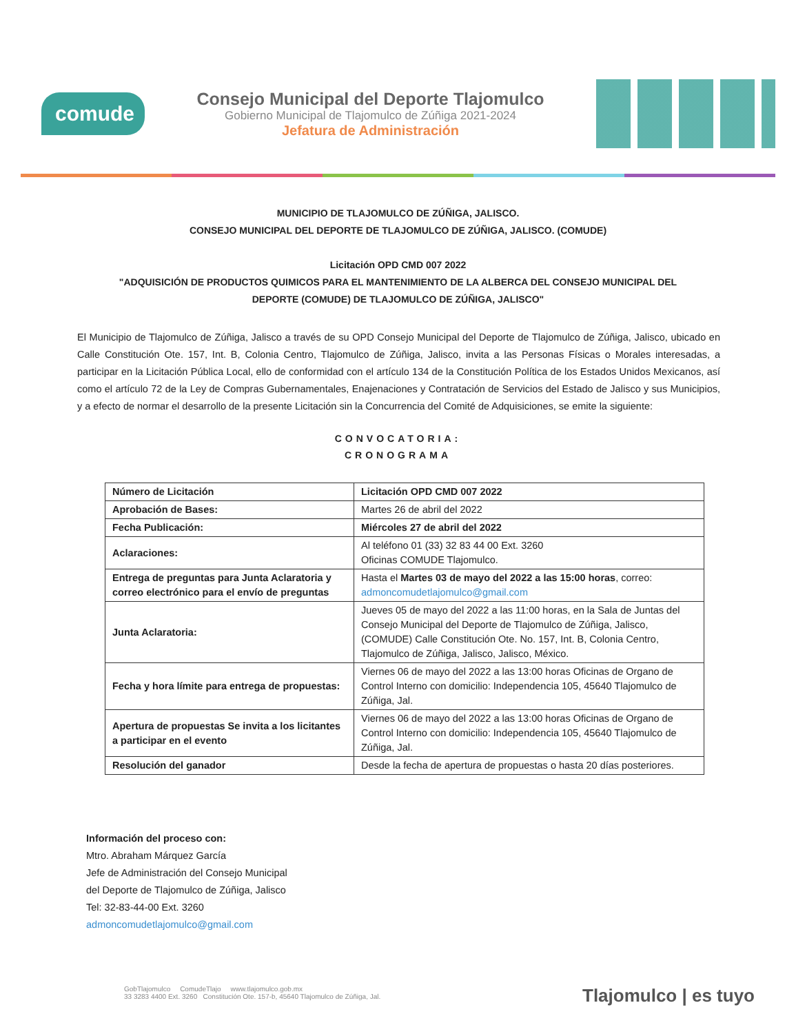comude
Consejo Municipal del Deporte Tlajomulco
Gobierno Municipal de Tlajomulco de Zúñiga 2021-2024
Jefatura de Administración
MUNICIPIO DE TLAJOMULCO DE ZÚÑIGA, JALISCO.
CONSEJO MUNICIPAL DEL DEPORTE DE TLAJOMULCO DE ZÚÑIGA, JALISCO. (COMUDE)
Licitación OPD CMD 007 2022
"ADQUISICIÓN DE PRODUCTOS QUIMICOS PARA EL MANTENIMIENTO DE LA ALBERCA DEL CONSEJO MUNICIPAL DEL
DEPORTE (COMUDE) DE TLAJOMULCO DE ZÚÑIGA, JALISCO"
El Municipio de Tlajomulco de Zúñiga, Jalisco a través de su OPD Consejo Municipal del Deporte de Tlajomulco de Zúñiga, Jalisco, ubicado en Calle Constitución Ote. 157, Int. B, Colonia Centro, Tlajomulco de Zúñiga, Jalisco, invita a las Personas Físicas o Morales interesadas, a participar en la Licitación Pública Local, ello de conformidad con el artículo 134 de la Constitución Política de los Estados Unidos Mexicanos, así como el artículo 72 de la Ley de Compras Gubernamentales, Enajenaciones y Contratación de Servicios del Estado de Jalisco y sus Municipios, y a efecto de normar el desarrollo de la presente Licitación sin la Concurrencia del Comité de Adquisiciones, se emite la siguiente:
CONVOCATORIA:
CRONOGRAMA
| Número de Licitación | Licitación OPD CMD 007 2022 |
| Aprobación de Bases: | Martes 26 de abril del 2022 |
| Fecha Publicación: | Miércoles 27 de abril del 2022 |
| Aclaraciones: | Al teléfono 01 (33) 32 83 44 00 Ext. 3260 Oficinas COMUDE Tlajomulco. |
| Entrega de preguntas para Junta Aclaratoria y correo electrónico para el envío de preguntas | Hasta el Martes 03 de mayo del 2022 a las 15:00 horas , correo: admoncomudetlajomulco@gmail.com |
| Junta Aclaratoria: | Jueves 05 de mayo del 2022 a las 11:00 horas, en la Sala de Juntas del Consejo Municipal del Deporte de Tlajomulco de Zúñiga, Jalisco, (COMUDE) Calle Constitución Ote. No. 157, Int. B, Colonia Centro, Tlajomulco de Zúñiga, Jalisco, Jalisco, México. |
| Fecha y hora límite para entrega de propuestas: | Viernes 06 de mayo del 2022 a las 13:00 horas Oficinas de Organo de Control Interno con domicilio: Independencia 105, 45640 Tlajomulco de Zúñiga, Jal. |
| Apertura de propuestas Se invita a los licitantes a participar en el evento | Viernes 06 de mayo del 2022 a las 13:00 horas Oficinas de Organo de Control Interno con domicilio: Independencia 105, 45640 Tlajomulco de Zúñiga, Jal. |
| Resolución del ganador | Desde la fecha de apertura de propuestas o hasta 20 días posteriores. |
Información del proceso con:
Mtro. Abraham Márquez García
Jefe de Administración del Consejo Municipal
del Deporte de Tlajomulco de Zúñiga, Jalisco
Tel: 32-83-44-00 Ext. 3260
admoncomudetlajomulco@gmail.com
GobTlajomulco ComudeTlajo www.tlajomulco.gob.mx
33 3283 4400 Ext. 3260 Constitución Ote. 157-b, 45640 Tlajomulco de Zúñiga, Jal.
Tlajomulco | es tuyo